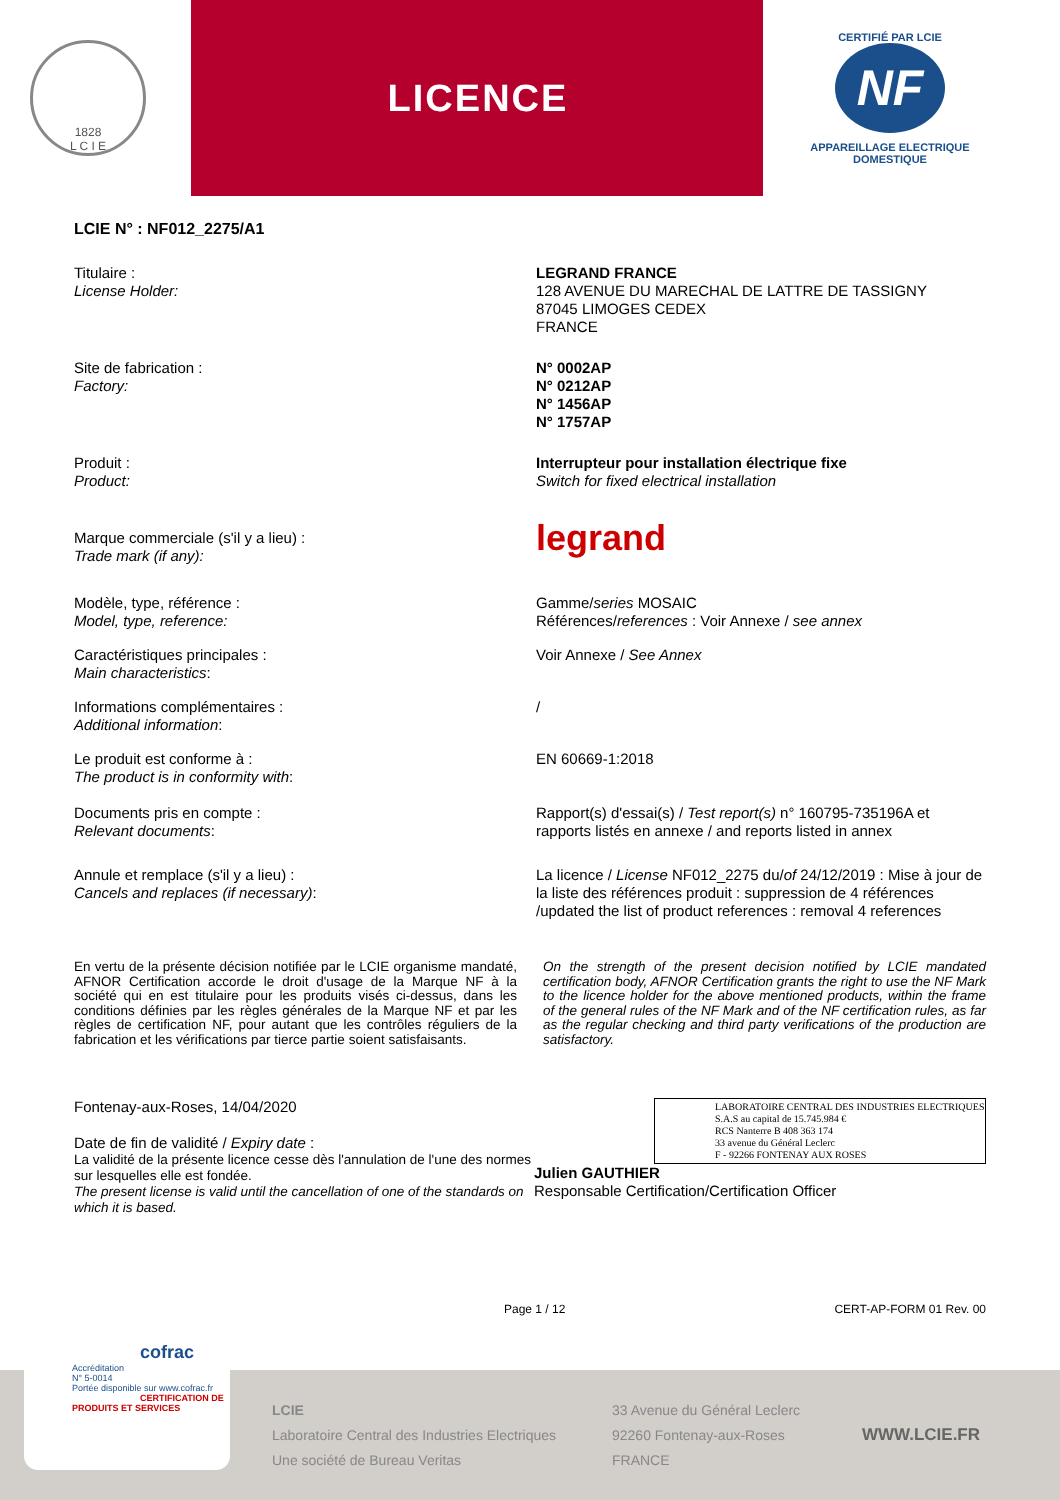1828
L C I E
LICENCE
CERTIFIÉ PAR LCIE
NF
APPAREILLAGE ELECTRIQUE DOMESTIQUE
LCIE N° : NF012_2275/A1
Titulaire :
License Holder:
LEGRAND FRANCE
128 AVENUE DU MARECHAL DE LATTRE DE TASSIGNY
87045 LIMOGES CEDEX
FRANCE
Site de fabrication :
Factory:
N° 0002AP
N° 0212AP
N° 1456AP
N° 1757AP
Produit :
Product:
Interrupteur pour installation électrique fixe
Switch for fixed electrical installation
Marque commerciale (s'il y a lieu) :
Trade mark (if any):
legrand
Modèle, type, référence :
Model, type, reference:
Gamme/series MOSAIC
Références/references : Voir Annexe / see annex
Caractéristiques principales :
Main characteristics:
Voir Annexe / See Annex
Informations complémentaires :
Additional information:
/
Le produit est conforme à :
The product is in conformity with:
EN 60669-1:2018
Documents pris en compte :
Relevant documents:
Rapport(s) d'essai(s) / Test report(s) n° 160795-735196A et rapports listés en annexe / and reports listed in annex
Annule et remplace (s'il y a lieu) :
Cancels and replaces (if necessary):
La licence / License NF012_2275 du/of 24/12/2019 : Mise à jour de la liste des références produit : suppression de 4 références /updated the list of product references : removal 4 references
En vertu de la présente décision notifiée par le LCIE organisme mandaté, AFNOR Certification accorde le droit d'usage de la Marque NF à la société qui en est titulaire pour les produits visés ci-dessus, dans les conditions définies par les règles générales de la Marque NF et par les règles de certification NF, pour autant que les contrôles réguliers de la fabrication et les vérifications par tierce partie soient satisfaisants.
On the strength of the present decision notified by LCIE mandated certification body, AFNOR Certification grants the right to use the NF Mark to the licence holder for the above mentioned products, within the frame of the general rules of the NF Mark and of the NF certification rules, as far as the regular checking and third party verifications of the production are satisfactory.
Fontenay-aux-Roses, 14/04/2020
Date de fin de validité / Expiry date :
La validité de la présente licence cesse dès l'annulation de l'une des normes sur lesquelles elle est fondée.
The present license is valid until the cancellation of one of the standards on which it is based.
LABORATOIRE CENTRAL DES INDUSTRIES ELECTRIQUES
S.A.S au capital de 15.745.984 €
RCS Nanterre B 408 363 174
33 avenue du Général Leclerc
F - 92266 FONTENAY AUX ROSES
Julien GAUTHIER
Responsable Certification/Certification Officer
Page 1 / 12 CERT-AP-FORM 01 Rev. 00
LCIE
Laboratoire Central des Industries Electriques
Une société de Bureau Veritas
33 Avenue du Général Leclerc
92260 Fontenay-aux-Roses
FRANCE
WWW.LCIE.FR
cofrac
Accréditation
N° 5-0014
Portée disponible sur www.cofrac.fr
CERTIFICATION DE PRODUITS ET SERVICES